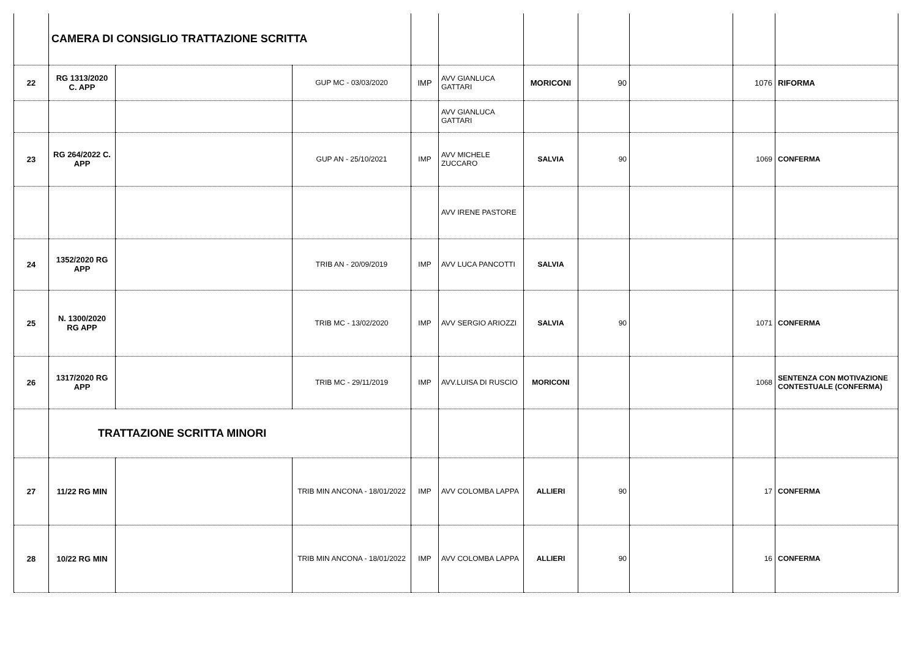| | CAMERA DI CONSIGLIO TRATTAZIONE SCRITTA | | | | | | | | | |
| 22 | RG 1313/2020 C. APP | | GUP MC - 03/03/2020 | IMP | AVV GIANLUCA GATTARI | MORICONI | 90 | | 1076 | RIFORMA |
| | | | | | AVV GIANLUCA GATTARI | | | | | |
| 23 | RG 264/2022 C. APP | | GUP AN - 25/10/2021 | IMP | AVV MICHELE ZUCCARO | SALVIA | 90 | | 1069 | CONFERMA |
| | | | | | AVV IRENE PASTORE | | | | | |
| 24 | 1352/2020 RG APP | | TRIB AN - 20/09/2019 | IMP | AVV LUCA PANCOTTI | SALVIA | | | | |
| 25 | N. 1300/2020 RG APP | | TRIB MC - 13/02/2020 | IMP | AVV SERGIO ARIOZZI | SALVIA | 90 | | 1071 | CONFERMA |
| 26 | 1317/2020 RG APP | | TRIB MC - 29/11/2019 | IMP | AVV.LUISA DI RUSCIO | MORICONI | | | 1068 | SENTENZA CON MOTIVAZIONE CONTESTUALE (CONFERMA) |
| | TRATTAZIONE SCRITTA MINORI | | | | | | | | | |
| 27 | 11/22 RG MIN | | TRIB MIN ANCONA - 18/01/2022 | IMP | AVV COLOMBA LAPPA | ALLIERI | 90 | | 17 | CONFERMA |
| 28 | 10/22 RG MIN | | TRIB MIN ANCONA - 18/01/2022 | IMP | AVV COLOMBA LAPPA | ALLIERI | 90 | | 16 | CONFERMA |